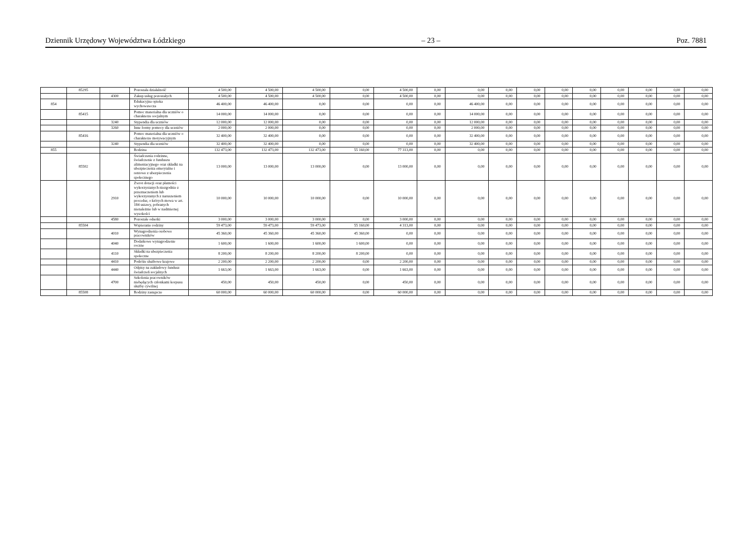Dziennik Urzędowy Województwa Łódzkiego – 23 – Poz. 7881
| | 85295 | | Pozostała działalność | 4 500,00 | 4 500,00 | 4 500,00 | 0,00 | 4 500,00 | 0,00 | 0,00 | 0,00 | 0,00 | 0,00 | 0,00 | 0,00 | 0,00 | 0,00 | 0,00 |
| | | 4300 | Zakup usług pozostałych | 4 500,00 | 4 500,00 | 4 500,00 | 0,00 | 4 500,00 | 0,00 | 0,00 | 0,00 | 0,00 | 0,00 | 0,00 | 0,00 | 0,00 | 0,00 | 0,00 |
| 854 | | | Edukacyjna opieka wychowawcza | 46 400,00 | 46 400,00 | 0,00 | 0,00 | 0,00 | 0,00 | 46 400,00 | 0,00 | 0,00 | 0,00 | 0,00 | 0,00 | 0,00 | 0,00 | 0,00 |
| | 85415 | | Pomoc materialna dla uczniów o charakterze socjalnym | 14 000,00 | 14 000,00 | 0,00 | 0,00 | 0,00 | 0,00 | 14 000,00 | 0,00 | 0,00 | 0,00 | 0,00 | 0,00 | 0,00 | 0,00 | 0,00 |
| | | 3240 | Stypendia dla uczniów | 12 000,00 | 12 000,00 | 0,00 | 0,00 | 0,00 | 0,00 | 12 000,00 | 0,00 | 0,00 | 0,00 | 0,00 | 0,00 | 0,00 | 0,00 | 0,00 |
| | | 3260 | Inne formy pomocy dla uczniów | 2 000,00 | 2 000,00 | 0,00 | 0,00 | 0,00 | 0,00 | 2 000,00 | 0,00 | 0,00 | 0,00 | 0,00 | 0,00 | 0,00 | 0,00 | 0,00 |
| | 85416 | | Pomoc materialna dla uczniów o charakterze motywacyjnym | 32 400,00 | 32 400,00 | 0,00 | 0,00 | 0,00 | 0,00 | 32 400,00 | 0,00 | 0,00 | 0,00 | 0,00 | 0,00 | 0,00 | 0,00 | 0,00 |
| | | 3240 | Stypendia dla uczniów | 32 400,00 | 32 400,00 | 0,00 | 0,00 | 0,00 | 0,00 | 32 400,00 | 0,00 | 0,00 | 0,00 | 0,00 | 0,00 | 0,00 | 0,00 | 0,00 |
| 855 | | | Rodzina | 132 473,00 | 132 473,00 | 132 473,00 | 55 160,00 | 77 313,00 | 0,00 | 0,00 | 0,00 | 0,00 | 0,00 | 0,00 | 0,00 | 0,00 | 0,00 | 0,00 |
| | 85502 | | Świadczenia rodzinne, świadczenie z funduszu alimentacyjnego oraz składki na ubezpieczenia emerytalne i rentowe z ubezpieczenia społecznego | 13 000,00 | 13 000,00 | 13 000,00 | 0,00 | 13 000,00 | 0,00 | 0,00 | 0,00 | 0,00 | 0,00 | 0,00 | 0,00 | 0,00 | 0,00 | 0,00 |
| | | 2910 | Zwrot dotacji oraz płatności wykorzystanych niezgodnie z przeznaczeniem lub wykorzystanych z naruszeniem procedur, o których mowa w art. 184 ustawy, pobranych nienależnie lub w nadmiernej wysokości | 10 000,00 | 10 000,00 | 10 000,00 | 0,00 | 10 000,00 | 0,00 | 0,00 | 0,00 | 0,00 | 0,00 | 0,00 | 0,00 | 0,00 | 0,00 | 0,00 |
| | | 4580 | Pozostałe odsetki | 3 000,00 | 3 000,00 | 3 000,00 | 0,00 | 3 000,00 | 0,00 | 0,00 | 0,00 | 0,00 | 0,00 | 0,00 | 0,00 | 0,00 | 0,00 | 0,00 |
| | 85504 | | Wspieranie rodziny | 59 473,00 | 59 473,00 | 59 473,00 | 55 160,00 | 4 313,00 | 0,00 | 0,00 | 0,00 | 0,00 | 0,00 | 0,00 | 0,00 | 0,00 | 0,00 | 0,00 |
| | | 4010 | Wynagrodzenia osobowe pracowników | 45 360,00 | 45 360,00 | 45 360,00 | 45 360,00 | 0,00 | 0,00 | 0,00 | 0,00 | 0,00 | 0,00 | 0,00 | 0,00 | 0,00 | 0,00 | 0,00 |
| | | 4040 | Dodatkowe wynagrodzenie roczne | 1 600,00 | 1 600,00 | 1 600,00 | 1 600,00 | 0,00 | 0,00 | 0,00 | 0,00 | 0,00 | 0,00 | 0,00 | 0,00 | 0,00 | 0,00 | 0,00 |
| | | 4110 | Składki na ubezpieczenia społeczne | 8 200,00 | 8 200,00 | 8 200,00 | 8 200,00 | 0,00 | 0,00 | 0,00 | 0,00 | 0,00 | 0,00 | 0,00 | 0,00 | 0,00 | 0,00 | 0,00 |
| | | 4410 | Podróże służbowe krajowe | 2 200,00 | 2 200,00 | 2 200,00 | 0,00 | 2 200,00 | 0,00 | 0,00 | 0,00 | 0,00 | 0,00 | 0,00 | 0,00 | 0,00 | 0,00 | 0,00 |
| | | 4440 | Odpisy na zakładowy fundusz świadczeń socjalnych | 1 663,00 | 1 663,00 | 1 663,00 | 0,00 | 1 663,00 | 0,00 | 0,00 | 0,00 | 0,00 | 0,00 | 0,00 | 0,00 | 0,00 | 0,00 | 0,00 |
| | | 4700 | Szkolenia pracowników niebędących członkami korpusu służby cywilnej | 450,00 | 450,00 | 450,00 | 0,00 | 450,00 | 0,00 | 0,00 | 0,00 | 0,00 | 0,00 | 0,00 | 0,00 | 0,00 | 0,00 | 0,00 |
| | 85508 | | Rodziny zastępcze | 60 000,00 | 60 000,00 | 60 000,00 | 0,00 | 60 000,00 | 0,00 | 0,00 | 0,00 | 0,00 | 0,00 | 0,00 | 0,00 | 0,00 | 0,00 | 0,00 |